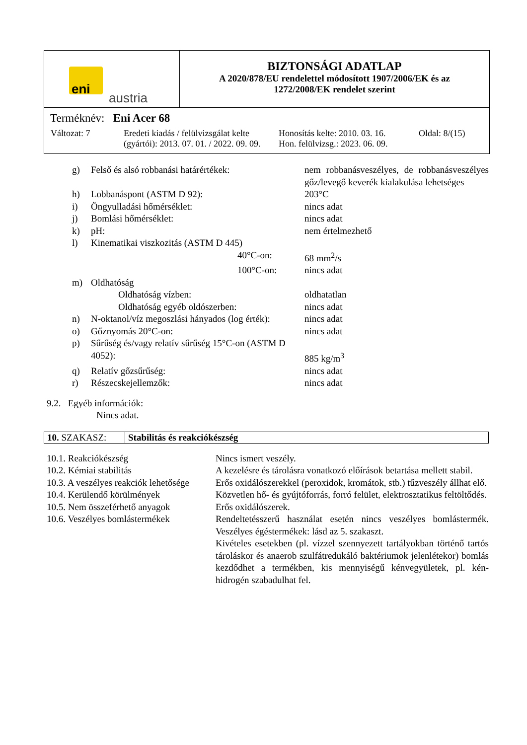| eni austria | BIZTONSÁGI ADATLAP A 2020/878/EU rendelettel módosított 1907/2006/EK és az 1272/2008/EK rendelet szerint |
| Terméknév: Eni Acer 68 / Változat: 7 / Eredeti kiadás / felülvizsgálat kelte (gyártói): 2013. 07. 01. / 2022. 09. 09. / Honosítás kelte: 2010. 03. 16. Hon. felülvizsg.: 2023. 06. 09. / Oldal: 8/(15) / | |
| | g) | Felső és alsó robbanási határértékek: | nem robbanásveszélyes, de robbanásveszélyes gőz/levegő keverék kialakulása lehetséges |
| | h) | Lobbanáspont (ASTM D 92): | 203°C |
| | i) | Öngyulladási hőmérséklet: | nincs adat |
| | j) | Bomlási hőmérséklet: | nincs adat |
| | k) | pH: | nem értelmezhető |
| | l) | Kinematikai viszkozitás (ASTM D 445) | |
| | | 40°C-on: | 68 mm<sup>2</sup>/s |
| | | 100°C-on: | nincs adat |
| | m) | Oldhatóság | |
| | | Oldhatóság vízben: | oldhatatlan |
| | | Oldhatóság egyéb oldószerben: | nincs adat |
| | n) | N-oktanol/víz megoszlási hányados (log érték): | nincs adat |
| | o) | Gőznyomás 20°C-on: | nincs adat |
| | p) | Sűrűség és/vagy relatív sűrűség 15°C-on (ASTM D 4052): | 885 kg/m<sup>3</sup> |
| | q) | Relatív gőzsűrűség: | nincs adat |
| | r) | Részecskejellemzők: | nincs adat |
9.2. Egyéb információk:
Nincs adat.
| 10. SZAKASZ: | Stabilitás és reakciókészség |
| 10.1. Reakciókészség | Nincs ismert veszély. |
| 10.2. Kémiai stabilitás | A kezelésre és tárolásra vonatkozó előírások betartása mellett stabil. |
| 10.3. A veszélyes reakciók lehetősége | Erős oxidálószerekkel (peroxidok, kromátok, stb.) tűzveszély állhat elő. |
| 10.4. Kerülendő körülmények | Közvetlen hő- és gyújtóforrás, forró felület, elektrosztatikus feltöltődés. |
| 10.5. Nem összeférhető anyagok | Erős oxidálószerek. |
| 10.6. Veszélyes bomlástermékek | Rendeltetésszerű használat esetén nincs veszélyes bomlástermék. Veszélyes égéstermékek: lásd az 5. szakaszt. Kivételes esetekben (pl. vízzel szennyezett tartályokban történő tartós tároláskor és anaerob szulfátredukáló baktériumok jelenlétekor) bomlás kezdődhet a termékben, kis mennyiségű kénvegyületek, pl. kén-hidrogén szabadulhat fel. |